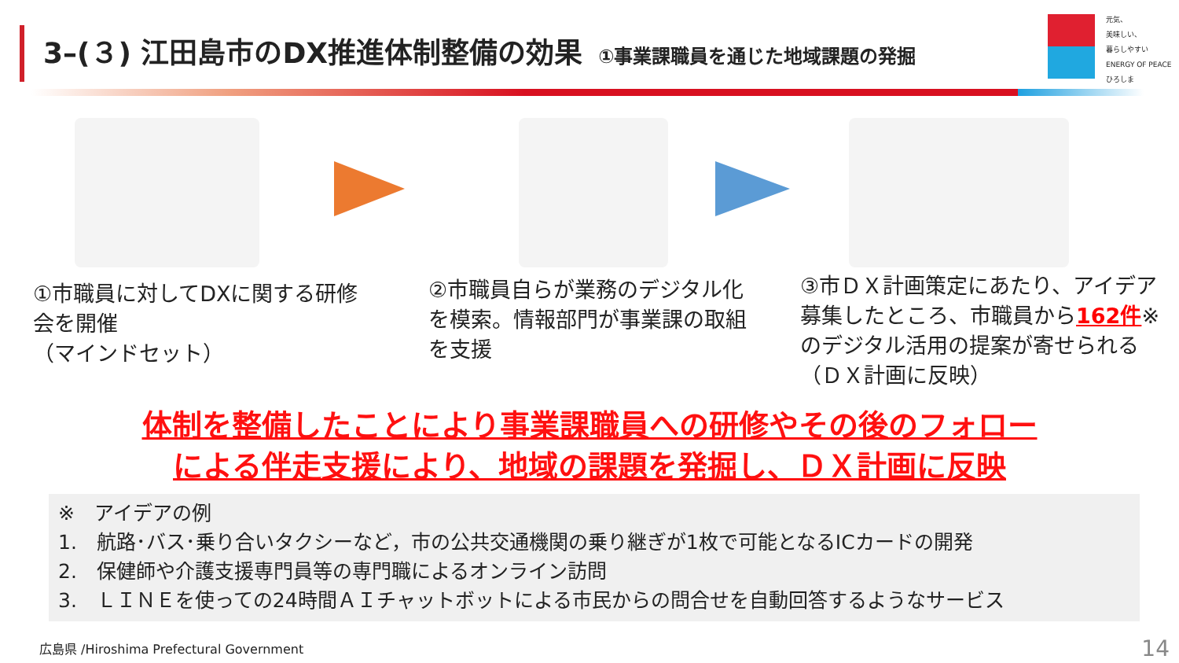3–(３) 江田島市のDX推進体制整備の効果 ①事業課職員を通じた地域課題の発掘
元気、
美味しい、
暮らしやすい
ENERGY OF PEACE ひろしま
①市職員に対してDXに関する研修会を開催
（マインドセット）
②市職員自らが業務のデジタル化を模索。情報部門が事業課の取組を支援
③市ＤＸ計画策定にあたり、アイデア募集したところ、市職員から162件※のデジタル活用の提案が寄せられる
（ＤＸ計画に反映）
体制を整備したことにより事業課職員への研修やその後のフォロー
による伴走支援により、地域の課題を発掘し、ＤＸ計画に反映
※　アイデアの例
1.　航路･バス･乗り合いタクシーなど，市の公共交通機関の乗り継ぎが1枚で可能となるICカードの開発
2.　保健師や介護支援専門員等の専門職によるオンライン訪問
3.　ＬＩＮＥを使っての24時間ＡＩチャットボットによる市民からの問合せを自動回答するようなサービス
広島県 /Hiroshima Prefectural Government
14